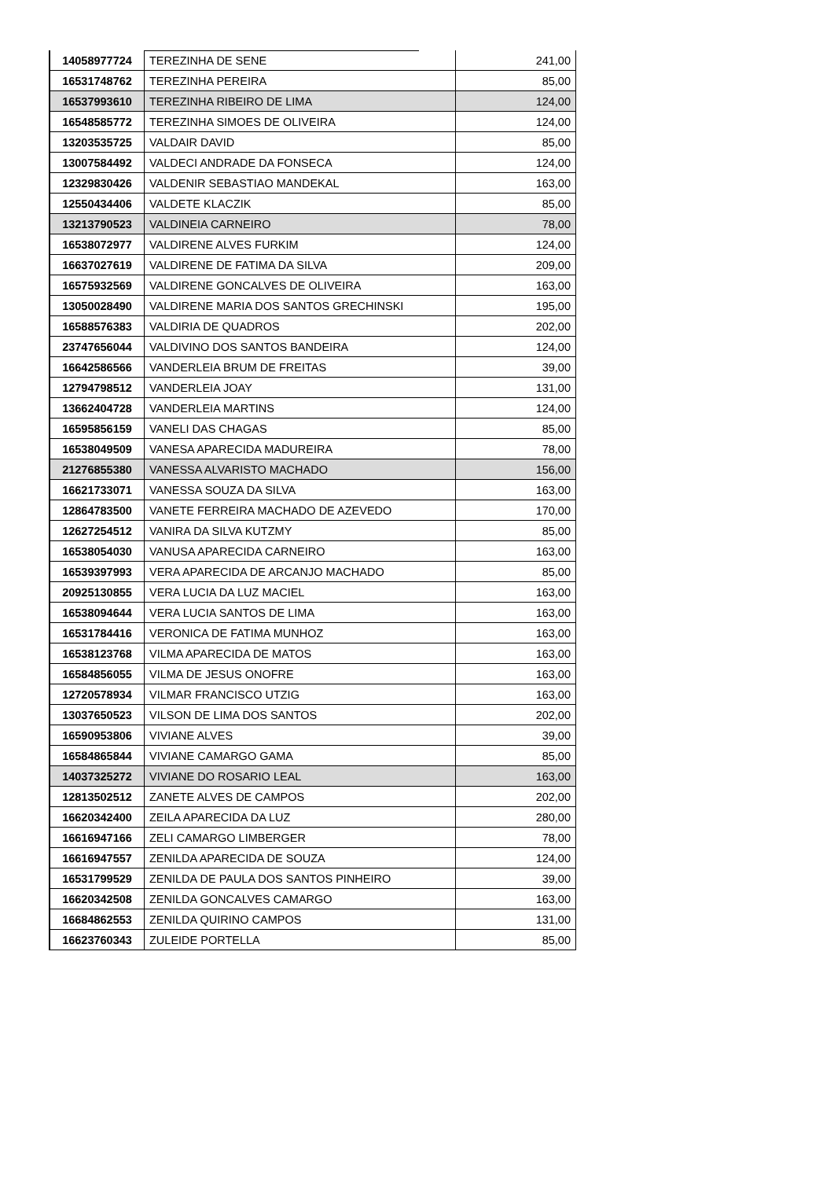| 14058977724 | TEREZINHA DE SENE | 241,00 |
| 16531748762 | TEREZINHA PEREIRA | 85,00 |
| 16537993610 | TEREZINHA RIBEIRO DE LIMA | 124,00 |
| 16548585772 | TEREZINHA SIMOES DE OLIVEIRA | 124,00 |
| 13203535725 | VALDAIR DAVID | 85,00 |
| 13007584492 | VALDECI ANDRADE DA FONSECA | 124,00 |
| 12329830426 | VALDENIR SEBASTIAO MANDEKAL | 163,00 |
| 12550434406 | VALDETE KLACZIK | 85,00 |
| 13213790523 | VALDINEIA CARNEIRO | 78,00 |
| 16538072977 | VALDIRENE ALVES FURKIM | 124,00 |
| 16637027619 | VALDIRENE DE FATIMA DA SILVA | 209,00 |
| 16575932569 | VALDIRENE GONCALVES DE OLIVEIRA | 163,00 |
| 13050028490 | VALDIRENE MARIA DOS SANTOS GRECHINSKI | 195,00 |
| 16588576383 | VALDIRIA DE QUADROS | 202,00 |
| 23747656044 | VALDIVINO DOS SANTOS BANDEIRA | 124,00 |
| 16642586566 | VANDERLEIA BRUM DE FREITAS | 39,00 |
| 12794798512 | VANDERLEIA JOAY | 131,00 |
| 13662404728 | VANDERLEIA MARTINS | 124,00 |
| 16595856159 | VANELI DAS CHAGAS | 85,00 |
| 16538049509 | VANESA APARECIDA MADUREIRA | 78,00 |
| 21276855380 | VANESSA ALVARISTO MACHADO | 156,00 |
| 16621733071 | VANESSA SOUZA DA SILVA | 163,00 |
| 12864783500 | VANETE FERREIRA MACHADO DE AZEVEDO | 170,00 |
| 12627254512 | VANIRA DA SILVA KUTZMY | 85,00 |
| 16538054030 | VANUSA APARECIDA CARNEIRO | 163,00 |
| 16539397993 | VERA APARECIDA DE ARCANJO MACHADO | 85,00 |
| 20925130855 | VERA LUCIA DA LUZ MACIEL | 163,00 |
| 16538094644 | VERA LUCIA SANTOS DE LIMA | 163,00 |
| 16531784416 | VERONICA DE FATIMA MUNHOZ | 163,00 |
| 16538123768 | VILMA APARECIDA DE MATOS | 163,00 |
| 16584856055 | VILMA DE JESUS ONOFRE | 163,00 |
| 12720578934 | VILMAR FRANCISCO UTZIG | 163,00 |
| 13037650523 | VILSON DE LIMA DOS SANTOS | 202,00 |
| 16590953806 | VIVIANE ALVES | 39,00 |
| 16584865844 | VIVIANE CAMARGO GAMA | 85,00 |
| 14037325272 | VIVIANE DO ROSARIO LEAL | 163,00 |
| 12813502512 | ZANETE ALVES DE CAMPOS | 202,00 |
| 16620342400 | ZEILA APARECIDA DA LUZ | 280,00 |
| 16616947166 | ZELI CAMARGO LIMBERGER | 78,00 |
| 16616947557 | ZENILDA APARECIDA DE SOUZA | 124,00 |
| 16531799529 | ZENILDA DE PAULA DOS SANTOS PINHEIRO | 39,00 |
| 16620342508 | ZENILDA GONCALVES CAMARGO | 163,00 |
| 16684862553 | ZENILDA QUIRINO CAMPOS | 131,00 |
| 16623760343 | ZULEIDE PORTELLA | 85,00 |